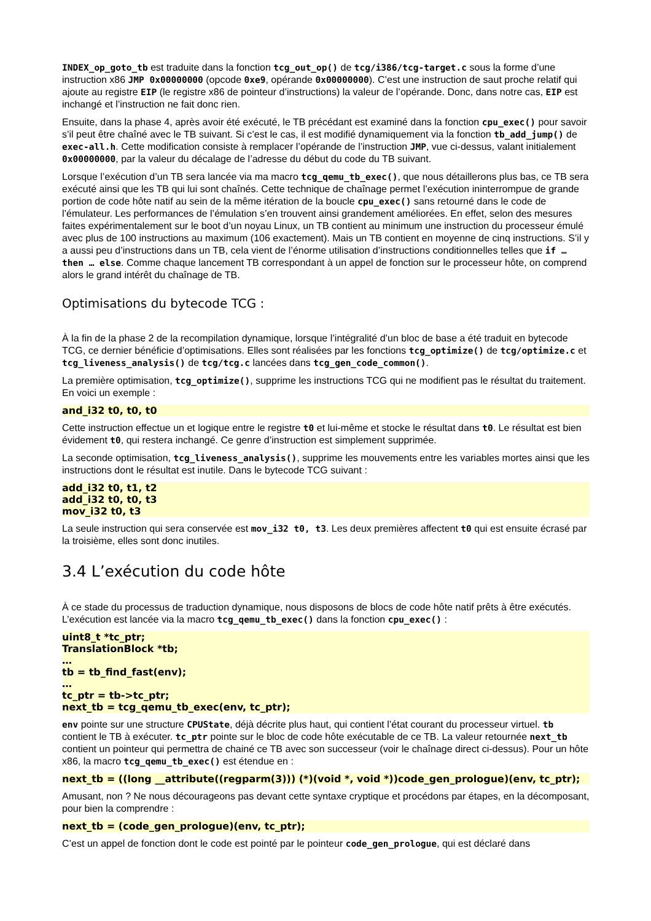INDEX_op_goto_tb est traduite dans la fonction tcg_out_op() de tcg/i386/tcg-target.c sous la forme d’une instruction x86 JMP 0x00000000 (opcode 0xe9, opérande 0x00000000). C’est une instruction de saut proche relatif qui ajoute au registre EIP (le registre x86 de pointeur d’instructions) la valeur de l’opérande. Donc, dans notre cas, EIP est inchangé et l’instruction ne fait donc rien.
Ensuite, dans la phase 4, après avoir été exécuté, le TB précédant est examiné dans la fonction cpu_exec() pour savoir s’il peut être chaîné avec le TB suivant. Si c’est le cas, il est modifié dynamiquement via la fonction tb_add_jump() de exec-all.h. Cette modification consiste à remplacer l’opérande de l’instruction JMP, vue ci-dessus, valant initialement 0x00000000, par la valeur du décalage de l’adresse du début du code du TB suivant.
Lorsque l’exécution d’un TB sera lancée via ma macro tcg_qemu_tb_exec(), que nous détaillerons plus bas, ce TB sera exécuté ainsi que les TB qui lui sont chaînés. Cette technique de chaînage permet l’exécution ininterrompue de grande portion de code hôte natif au sein de la même itération de la boucle cpu_exec() sans retourné dans le code de l’émulateur. Les performances de l’émulation s’en trouvent ainsi grandement améliorées. En effet, selon des mesures faites expérimentalement sur le boot d’un noyau Linux, un TB contient au minimum une instruction du processeur émulé avec plus de 100 instructions au maximum (106 exactement). Mais un TB contient en moyenne de cinq instructions. S’il y a aussi peu d’instructions dans un TB, cela vient de l’énorme utilisation d’instructions conditionnelles telles que if … then … else. Comme chaque lancement TB correspondant à un appel de fonction sur le processeur hôte, on comprend alors le grand intérêt du chaînage de TB.
Optimisations du bytecode TCG :
À la fin de la phase 2 de la recompilation dynamique, lorsque l’intégralité d’un bloc de base a été traduit en bytecode TCG, ce dernier bénéficie d’optimisations. Elles sont réalisées par les fonctions tcg_optimize() de tcg/optimize.c et tcg_liveness_analysis() de tcg/tcg.c lancées dans tcg_gen_code_common().
La première optimisation, tcg_optimize(), supprime les instructions TCG qui ne modifient pas le résultat du traitement. En voici un exemple :
and_i32 t0, t0, t0
Cette instruction effectue un et logique entre le registre t0 et lui-même et stocke le résultat dans t0. Le résultat est bien évidement t0, qui restera inchangé. Ce genre d’instruction est simplement supprimée.
La seconde optimisation, tcg_liveness_analysis(), supprime les mouvements entre les variables mortes ainsi que les instructions dont le résultat est inutile. Dans le bytecode TCG suivant :
add_i32 t0, t1, t2
add_i32 t0, t0, t3
mov_i32 t0, t3
La seule instruction qui sera conservée est mov_i32 t0, t3. Les deux premières affectent t0 qui est ensuite écrasé par la troisième, elles sont donc inutiles.
3.4 L’exécution du code hôte
À ce stade du processus de traduction dynamique, nous disposons de blocs de code hôte natif prêts à être exécutés. L’exécution est lancée via la macro tcg_qemu_tb_exec() dans la fonction cpu_exec() :
uint8_t *tc_ptr;
TranslationBlock *tb;
…
tb = tb_find_fast(env);
…
tc_ptr = tb->tc_ptr;
next_tb = tcg_qemu_tb_exec(env, tc_ptr);
env pointe sur une structure CPUState, déjà décrite plus haut, qui contient l’état courant du processeur virtuel. tb contient le TB à exécuter. tc_ptr pointe sur le bloc de code hôte exécutable de ce TB. La valeur retournée next_tb contient un pointeur qui permettra de chainé ce TB avec son successeur (voir le chaînage direct ci-dessus). Pour un hôte x86, la macro tcg_qemu_tb_exec() est étendue en :
next_tb = ((long __attribute((regparm(3))) (*)(void *, void *))code_gen_prologue)(env, tc_ptr);
Amusant, non ? Ne nous décourageons pas devant cette syntaxe cryptique et procédons par étapes, en la décomposant, pour bien la comprendre :
next_tb = (code_gen_prologue)(env, tc_ptr);
C’est un appel de fonction dont le code est pointé par le pointeur code_gen_prologue, qui est déclaré dans